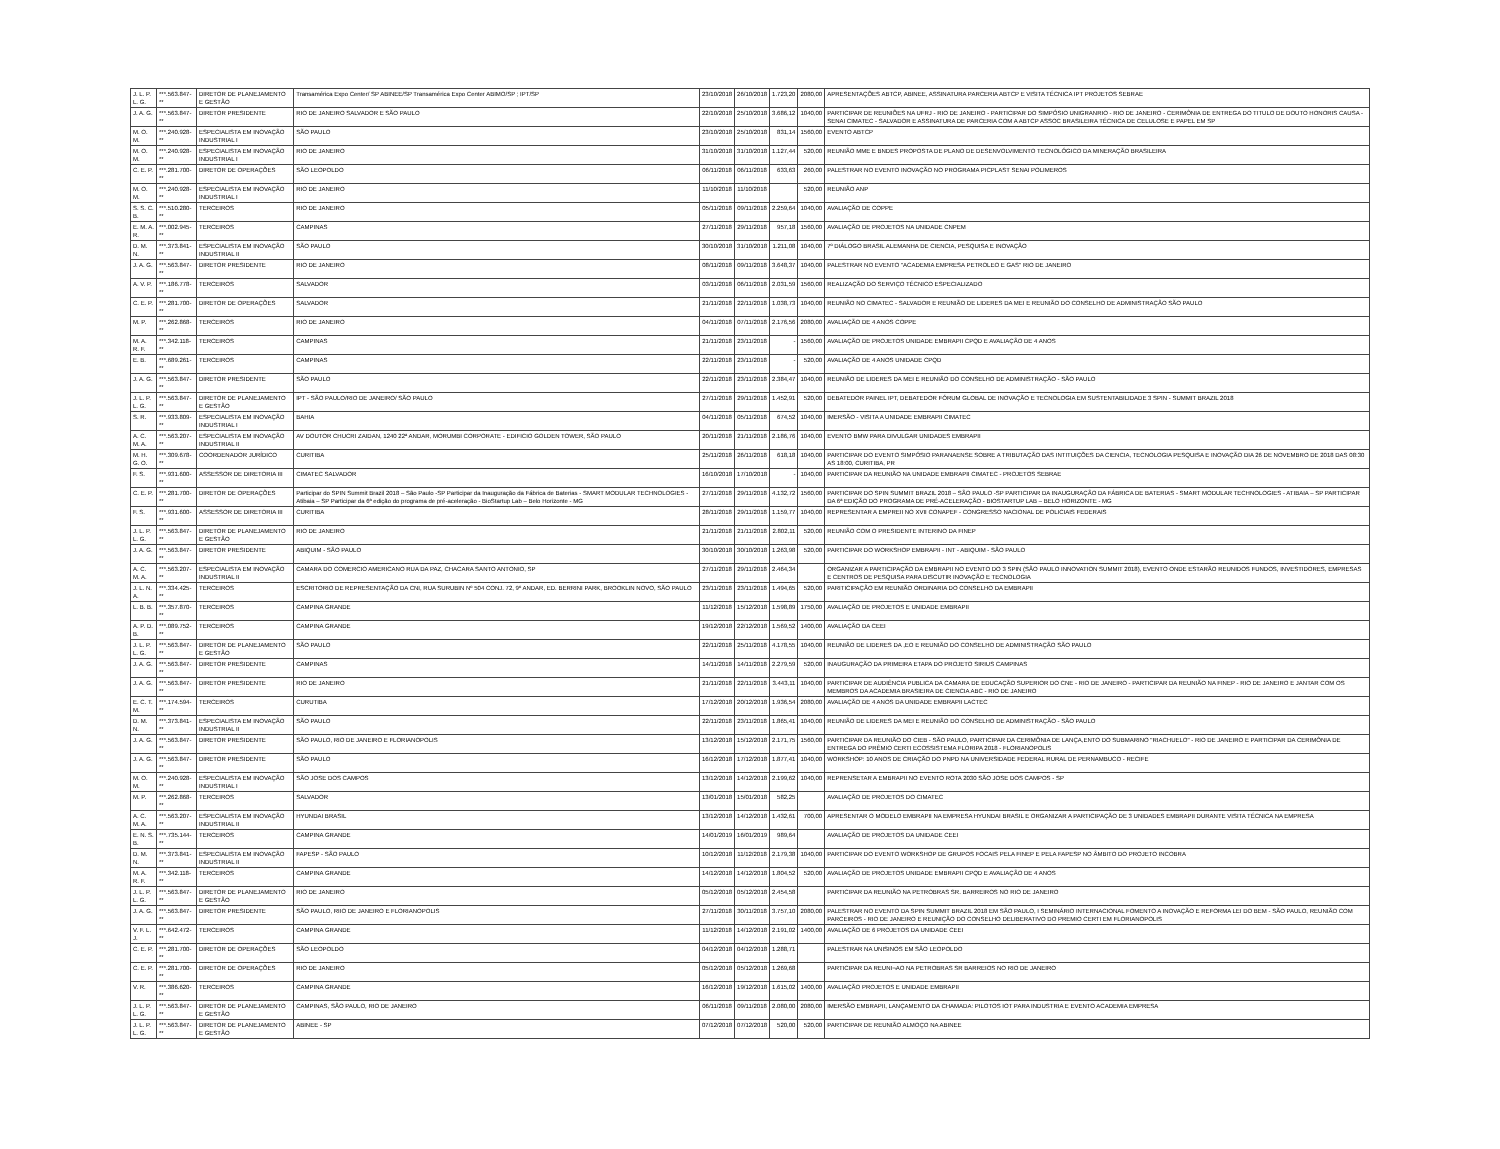| J. L. P. L. G. | ***.563.847-** | DIRETOR DE PLANEJAMENTO E GESTÃO | Transamérica Expo Center/ SP ABINEE/SP Transamérica Expo Center ABIMO/SP ; IPT/SP | 23/10/2018 | 26/10/2018 | 1.723,20 | 2080,00 | APRESENTAÇÕES ABTCP, ABINEE, ASSINATURA PARCERIA ABTCP E VISITA TÉCNICA IPT PROJETOS SEBRAE |
| J. A. G. | ***.563.847-** | DIRETOR PRESIDENTE | RIO DE JANEIRO SALVADOR E SÃO PAULO | 22/10/2018 | 25/10/2018 | 3.686,12 | 1040,00 | PARTICIPAR DE REUNIÕES NA UFRJ - RIO DE JANEIRO - PARTICIPAR DO SIMPÓSIO UNIGRANRIO - RIO DE JANEIRO - CERIMÔNIA DE ENTREGA DO TITULO DE DOUTO HONORIS CAUSA - SENAI CIMATEC - SALVADOR E ASSINATURA DE PARCERIA COM A ABTCP ASSOC BRASILEIRA TÉCNICA DE CELULOSE E PAPEL EM SP |
| M. O. M. | ***.240.928-** | ESPECIALISTA EM INOVAÇÃO INDUSTRIAL I | SÃO PAULO | 23/10/2018 | 25/10/2018 | 831,14 | 1560,00 | EVENTO ABTCP |
| M. O. M. | ***.240.928-** | ESPECIALISTA EM INOVAÇÃO INDUSTRIAL I | RIO DE JANEIRO | 31/10/2018 | 31/10/2018 | 1.127,44 | 520,00 | REUNIÃO MME E BNDES PROPOSTA DE PLANO DE DESENVOLVIMENTO TECNOLÓGICO DA MINERAÇÃO BRASILEIRA |
| C. E. P. | ***.281.700-** | DIRETOR DE OPERAÇÕES | SÃO LEOPOLDO | 06/11/2018 | 06/11/2018 | 633,63 | 260,00 | PALESTRAR NO EVENTO INOVAÇÃO NO PROGRAMA PICPLAST SENAI POLIMEROS |
| M. O. M. | ***.240.928-** | ESPECIALISTA EM INOVAÇÃO INDUSTRIAL I | RIO DE JANEIRO | 11/10/2018 | 11/10/2018 | | 520,00 | REUNIÃO ANP |
| S. S. C. B. | ***.510.280-** | TERCEIROS | RIO DE JANEIRO | 05/11/2018 | 09/11/2018 | 2.259,64 | 1040,00 | AVALIAÇÃO DE COPPE |
| E. M. A. R. | ***.002.945-** | TERCEIROS | CAMPINAS | 27/11/2018 | 29/11/2018 | 957,18 | 1560,00 | AVALIAÇÃO DE PROJETOS NA UNIDADE CNPEM |
| D. M. N. | ***.373.841-** | ESPECIALISTA EM INOVAÇÃO INDUSTRIAL II | SÃO PAULO | 30/10/2018 | 31/10/2018 | 1.211,08 | 1040,00 | 7º DIÁLOGO BRASIL ALEMANHA DE CIENCIA, PESQUISA E INOVAÇÃO |
| J. A. G. | ***.563.847-** | DIRETOR PRESIDENTE | RIO DE JANEIRO | 08/11/2018 | 09/11/2018 | 3.648,37 | 1040,00 | PALESTRAR NO EVENTO "ACADEMIA EMPRESA PETROLEO E GAS" RIO DE JANEIRO |
| A. V. P. | ***.186.778-** | TERCEIROS | SALVADOR | 03/11/2018 | 06/11/2018 | 2.031,59 | 1560,00 | REALIZAÇÃO DO SERVIÇO TÉCNICO ESPECIALIZADO |
| C. E. P. | ***.281.700-** | DIRETOR DE OPERAÇÕES | SALVADOR | 21/11/2018 | 22/11/2018 | 1.038,73 | 1040,00 | REUNIÃO NO CIMATEC - SALVADOR E REUNIÃO DE LIDERES DA MEI E REUNIÃO DO CONSELHO DE ADMINISTRAÇÃO SÃO PAULO |
| M. P. | ***.262.868-** | TERCEIROS | RIO DE JANEIRO | 04/11/2018 | 07/11/2018 | 2.176,56 | 2080,00 | AVALIAÇÃO DE 4 ANOS COPPE |
| M. A. R. F. | ***.342.118-** | TERCEIROS | CAMPINAS | 21/11/2018 | 23/11/2018 | - | 1560,00 | AVALIAÇÃO DE PROJETOS UNIDADE EMBRAPII CPQD E AVALIAÇÃO DE 4 ANOS |
| E. B. | ***.689.261-** | TERCEIROS | CAMPINAS | 22/11/2018 | 23/11/2018 | - | 520,00 | AVALIAÇÃO DE 4 ANOS UNIDADE CPQD |
| J. A. G. | ***.563.847-** | DIRETOR PRESIDENTE | SÃO PAULO | 22/11/2018 | 23/11/2018 | 2.384,47 | 1040,00 | REUNIÃO DE LIDERES DA MEI E REUNIÃO DO CONSELHO DE ADMINISTRAÇÃO - SÃO PAULO |
| J. L. P. L. G. | ***.563.847-** | DIRETOR DE PLANEJAMENTO E GESTÃO | IPT - SÃO PAULO/RIO DE JANEIRO/ SÃO PAULO | 27/11/2018 | 29/11/2018 | 1.452,91 | 520,00 | DEBATEDOR PAINEL IPT, DEBATEDOR FÓRUM GLOBAL DE INOVAÇÃO E TECNOLOGIA EM SUSTENTABILIDADE 3 SPIN - SUMMIT BRAZIL 2018 |
| S. R. | ***.933.809-** | ESPECIALISTA EM INOVAÇÃO INDUSTRIAL I | BAHIA | 04/11/2018 | 05/11/2018 | 674,52 | 1040,00 | IMERSÃO - VISITA A UNIDADE EMBRAPII CIMATEC |
| A. C. M. A. | ***.563.207-** | ESPECIALISTA EM INOVAÇÃO INDUSTRIAL II | AV DOUTOR CHUCRI ZAIDAN, 1240 22ª ANDAR, MORUMBI CORPORATE - EDIFICIO GOLDEN TOWER, SÃO PAULO | 20/11/2018 | 21/11/2018 | 2.186,76 | 1040,00 | EVENTO BMW PARA DIVULGAR UNIDADES EMBRAPII |
| M. H. G. O. | ***.309.678-** | COORDENADOR JURÍDICO | CURITIBA | 25/11/2018 | 26/11/2018 | 618,18 | 1040,00 | PARTICIPAR DO EVENTO SIMPÓSIO PARANAENSE SOBRE A TRIBUTAÇÃO DAS INTITUIÇÕES DA CIENCIA, TECNOLOGIA PESQUISA E INOVAÇÃO DIA 26 DE NOVEMBRO DE 2018 DAS 08:30 AS 18:00, CURITIBA, PR |
| F. S. | ***.931.600-** | ASSESSOR DE DIRETORIA III | CIMATEC SALVADOR | 16/10/2018 | 17/10/2018 | - | 1040,00 | PARTICIPAR DA REUNIÃO NA UNIDADE EMBRAPII CIMATEC - PROJETOS SEBRAE |
| C. E. P. | ***.281.700-** | DIRETOR DE OPERAÇÕES | Participar do SPIN Summit Brazil 2018 – São Paulo -SP Participar da Inauguração da Fábrica de Baterias - SMART MODULAR TECHNOLOGIES - Atibaia – SP Participar da 6ª edição do programa de pré-aceleração - BioStartup Lab – Belo Horizonte - MG | 27/11/2018 | 29/11/2018 | 4.132,72 | 1560,00 | PARTICIPAR DO SPIN SUMMIT BRAZIL 2018 – SÃO PAULO -SP PARTICIPAR DA INAUGURAÇÃO DA FÁBRICA DE BATERIAS - SMART MODULAR TECHNOLOGIES - ATIBAIA – SP PARTICIPAR DA 6ª EDIÇÃO DO PROGRAMA DE PRÉ-ACELERAÇÃO - BIOSTARTUP LAB – BELO HORIZONTE - MG |
| F. S. | ***.931.600-** | ASSESSOR DE DIRETORIA III | CURITIBA | 28/11/2018 | 29/11/2018 | 1.159,77 | 1040,00 | REPRESENTAR A EMPREII NO XVII CONAPEF - CONGRESSO NACIONAL DE POLICIAIS FEDERAIS |
| J. L. P. L. G. | ***.563.847-** | DIRETOR DE PLANEJAMENTO E GESTÃO | RIO DE JANEIRO | 21/11/2018 | 21/11/2018 | 2.802,11 | 520,00 | REUNIÃO COM O PRESIDENTE INTERINO DA FINEP |
| J. A. G. | ***.563.847-** | DIRETOR PRESIDENTE | ABIQUIM - SÃO PAULO | 30/10/2018 | 30/10/2018 | 1.263,98 | 520,00 | PARTICIPAR DO WORKSHOP EMBRAPII - INT - ABIQUIM - SÃO PAULO |
| A. C. M. A. | ***.563.207-** | ESPECIALISTA EM INOVAÇÃO INDUSTRIAL II | CAMARA DO COMERCIO AMERICANO RUA DA PAZ, CHACARA SANTO ANTONIO, SP | 27/11/2018 | 29/11/2018 | 2.464,34 | | ORGANIZAR A PARTICIPAÇÃO DA EMBRAPII NO EVENTO DO 3 SPIN (SÃO PAULO INNOVATION SUMMIT 2018), EVENTO ONDE ESTARÃO REUNIDOS FUNDOS, INVESTIDORES, EMPRESAS E CENTROS DE PESQUISA PARA DISCUTIR INOVAÇÃO E TECNOLOGIA |
| J. L. N. A. | ***.334.425-** | TERCEIROS | ESCRITORIO DE REPRESENTAÇÃO DA CNI, RUA SURUBIN Nº 504 CONJ. 72, 9º ANDAR, ED. BERRINI PARK, BROOKLIN NOVO, SÃO PAULO | 23/11/2018 | 23/11/2018 | 1.494,65 | 520,00 | PARITICIPAÇÃO EM REUNIÃO ORDINARIA DO CONSELHO DA EMBRAPII |
| L. B. B. | ***.357.870-** | TERCEIROS | CAMPINA GRANDE | 11/12/2018 | 15/12/2018 | 1.598,89 | 1750,00 | AVALIAÇÃO DE PROJETOS E UNIDADE EMBRAPII |
| A. P. D. B. | ***.089.752-** | TERCEIROS | CAMPINA GRANDE | 19/12/2018 | 22/12/2018 | 1.569,52 | 1400,00 | AVALIAÇÃO DA CEEI |
| J. L. P. L. G. | ***.563.847-** | DIRETOR DE PLANEJAMENTO E GESTÃO | SÃO PAULO | 22/11/2018 | 25/11/2018 | 4.178,55 | 1040,00 | REUNIÃO DE LIDERES DA ,EO E REUNIÃO DO CONSELHO DE ADMINISTRAÇÃO SÃO PAULO |
| J. A. G. | ***.563.847-** | DIRETOR PRESIDENTE | CAMPINAS | 14/11/2018 | 14/11/2018 | 2.279,59 | 520,00 | INAUGURAÇÃO DA PRIMEIRA ETAPA DO PROJETO SIRIUS CAMPINAS |
| J. A. G. | ***.563.847-** | DIRETOR PRESIDENTE | RIO DE JANEIRO | 21/11/2018 | 22/11/2018 | 3.443,11 | 1040,00 | PARTICIPAR DE AUDIÊNCIA PUBLICA DA CAMARA DE EDUCAÇÃO SUPERIOR DO CNE - RIO DE JANEIRO - PARTICIPAR DA REUNIÃO NA FINEP - RIO DE JANEIRO E JANTAR COM OS MEMBROS DA ACADEMIA BRASIEIRA DE CIENCIA ABC - RIO DE JANEIRO |
| E. C. T. M. | ***.174.594-** | TERCEIROS | CURUTIBA | 17/12/2018 | 20/12/2018 | 1.936,54 | 2080,00 | AVALIAÇÃO DE 4 ANOS DA UNIDADE EMBRAPII LACTEC |
| D. M. N. | ***.373.841-** | ESPECIALISTA EM INOVAÇÃO INDUSTRIAL II | SÃO PAULO | 22/11/2018 | 23/11/2018 | 1.865,41 | 1040,00 | REUNIÃO DE LIDERES DA MEI E REUNIÃO DO CONSELHO DE ADMINISTRAÇÃO - SÃO PAULO |
| J. A. G. | ***.563.847-** | DIRETOR PRESIDENTE | SÃO PAULO, RIO DE JANEIRO E FLORIANOPOLIS | 13/12/2018 | 15/12/2018 | 2.171,75 | 1560,00 | PARTICIPAR DA REUNIÃO DO CIEB - SÃO PAULO, PARTICIPAR DA CERIMÔNIA DE LANÇA,ENTO DO SUBMARINO "RIACHUELO" - RIO DE JANEIRO E PARTICIPAR DA CERIMÔNIA DE ENTREGA DO PRÊMIO CERTI ECOSSISTEMA FLORIPA 2018 - FLORIANOPOLIS |
| J. A. G. | ***.563.847-** | DIRETOR PRESIDENTE | SÃO PAULO | 16/12/2018 | 17/12/2018 | 1.877,41 | 1040,00 | WORKSHOP: 10 ANOS DE CRIAÇÃO DO PNPD NA UNIVERSIDADE FEDERAL RURAL DE PERNAMBUCO - RECIFE |
| M. O. M. | ***.240.928-** | ESPECIALISTA EM INOVAÇÃO INDUSTRIAL I | SÃO JOSE DOS CAMPOS | 13/12/2018 | 14/12/2018 | 2.199,62 | 1040,00 | REPRENSETAR A EMBRAPII NO EVENTO ROTA 2030 SÃO JOSE DOS CAMPOS - SP |
| M. P. | ***.262.868-** | TERCEIROS | SALVADOR | 13/01/2018 | 15/01/2018 | 582,25 | | AVALIAÇÃO DE PROJETOS DO CIMATEC |
| A. C. M. A. | ***.563.207-** | ESPECIALISTA EM INOVAÇÃO INDUSTRIAL II | HYUNDAI BRASIL | 13/12/2018 | 14/12/2018 | 1.432,61 | 700,00 | APRESENTAR O MODELO EMBRAPII NA EMPRESA HYUNDAI BRASIL E ORGANIZAR A PARTICIPAÇÃO DE 3 UNIDADES EMBRAPII DURANTE VISITA TÉCNICA NA EMPRESA |
| E. N. S. B. | ***.735.144-** | TERCEIROS | CAMPINA GRANDE | 14/01/2019 | 16/01/2019 | 989,64 | | AVALIAÇÃO DE PROJETOS DA UNIDADE CEEI |
| D. M. N. | ***.373.841-** | ESPECIALISTA EM INOVAÇÃO INDUSTRIAL II | FAPESP - SÃO PAULO | 10/12/2018 | 11/12/2018 | 2.179,38 | 1040,00 | PARTICIPAR DO EVENTO WORKSHOP DE GRUPOS FOCAIS PELA FINEP E PELA FAPESP NO ÂMBITO DO PROJETO INCOBRA |
| M. A. R. F. | ***.342.118-** | TERCEIROS | CAMPINA GRANDE | 14/12/2018 | 14/12/2018 | 1.804,52 | 520,00 | AVALIAÇÃO DE PROJETOS UNIDADE EMBRAPII CPQD E AVALIAÇÃO DE 4 ANOS |
| J. L. P. L. G. | ***.563.847-** | DIRETOR DE PLANEJAMENTO E GESTÃO | RIO DE JANEIRO | 05/12/2018 | 05/12/2018 | 2.454,58 | | PARTICIPAR DA REUNIÃO NA PETROBRAS SR. BARREIROS NO RIO DE JANEIRO |
| J. A. G. | ***.563.847-** | DIRETOR PRESIDENTE | SÃO PAULO, RIIO DE JANEIRO E FLORIANOPOLIS | 27/11/2018 | 30/11/2018 | 3.757,10 | 2080,00 | PALESTRAR NO EVENTO DA SPIN SUMMIT BRAZIL 2018 EM SÃO PAULO, I SEMINÁRIO INTERNACIONAL FOMENTO A INOVAÇÃO E REFORMA LEI DO BEM - SÃO PAULO, REUNIÃO COM PARCEIROS - RIO DE JANEIRO E REUNIÇÃO DO CONSELHO DELIBERATIVO DO PREMIO CERTI EM FLORIANOPOLIS |
| V. F. L. J. | ***.642.472-** | TERCEIROS | CAMPINA GRANDE | 11/12/2018 | 14/12/2018 | 2.191,02 | 1400,00 | AVALIAÇÃO DE 6 PROJETOS DA UNIDADE CEEI |
| C. E. P. | ***.281.700-** | DIRETOR DE OPERAÇÕES | SÃO LEOPOLDO | 04/12/2018 | 04/12/2018 | 1.288,71 | | PALESTRAR NA UNISINOS EM SÃO LEOPOLDO |
| C. E. P. | ***.281.700-** | DIRETOR DE OPERAÇÕES | RIO DE JANEIRO | 05/12/2018 | 05/12/2018 | 1.269,68 | | PARTICIPAR DA REUNI¬AO NA PETROBRAS SR BARREIOS NO RIO DE JANEIRO |
| V. R. | ***.386.620-** | TERCEIROS | CAMPINA GRANDE | 16/12/2018 | 19/12/2018 | 1.615,02 | 1400,00 | AVALIAÇÃO PROJETOS E UNIDADE EMBRAPII |
| J. L. P. L. G. | ***.563.847-** | DIRETOR DE PLANEJAMENTO E GESTÃO | CAMPINAS, SÃO PAULO, RIO DE JANEIRO | 06/11/2018 | 09/11/2018 | 2.080,00 | 2080,00 | IMERSÃO EMBRAPII, LANÇAMENTO DA CHAMADA: PILOTOS IOT PARA INDUSTRIA E EVENTO ACADEMIA EMPRESA |
| J. L. P. L. G. | ***.563.847-** | DIRETOR DE PLANEJAMENTO E GESTÃO | ABINEE - SP | 07/12/2018 | 07/12/2018 | 520,00 | 520,00 | PARTICIPAR DE REUNIÃO ALMOÇO NA ABINEE |